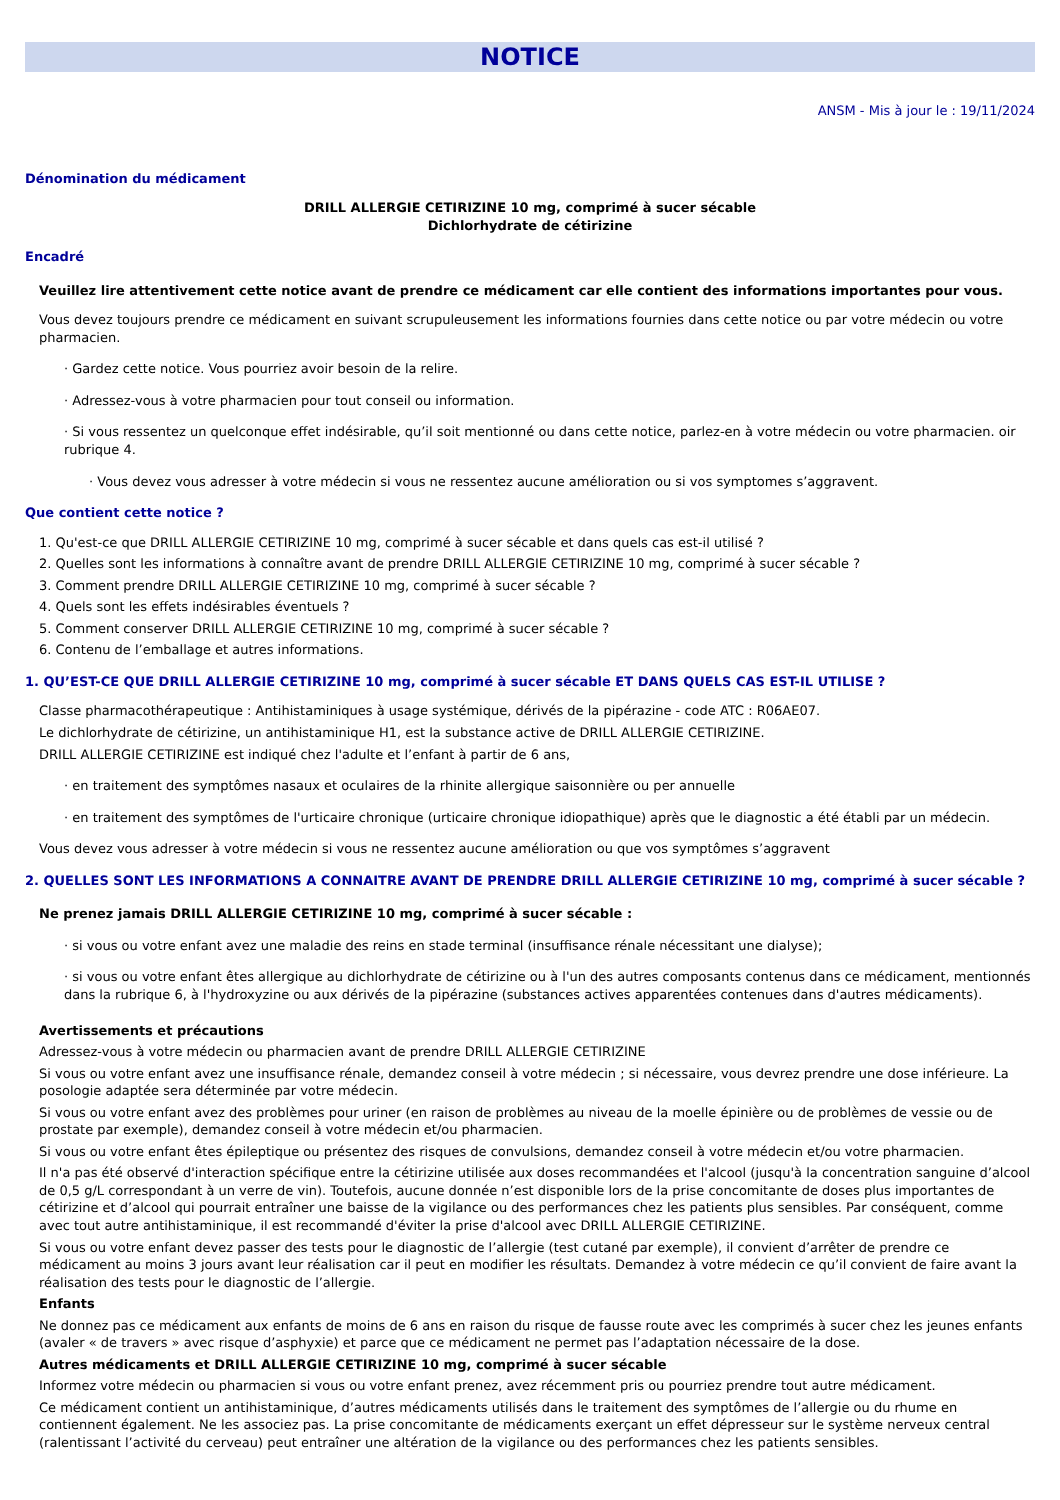NOTICE
ANSM - Mis à jour le : 19/11/2024
Dénomination du médicament
DRILL ALLERGIE CETIRIZINE 10 mg, comprimé à sucer sécable
Dichlorhydrate de cétirizine
Encadré
Veuillez lire attentivement cette notice avant de prendre ce médicament car elle contient des informations importantes pour vous.
Vous devez toujours prendre ce médicament en suivant scrupuleusement les informations fournies dans cette notice ou par votre médecin ou votre pharmacien.
· Gardez cette notice. Vous pourriez avoir besoin de la relire.
· Adressez-vous à votre pharmacien pour tout conseil ou information.
· Si vous ressentez un quelconque effet indésirable, qu’il soit mentionné ou dans cette notice, parlez-en à votre médecin ou votre pharmacien. oir rubrique 4.
· Vous devez vous adresser à votre médecin si vous ne ressentez aucune amélioration ou si vos symptomes s’aggravent.
Que contient cette notice ?
1. Qu'est-ce que DRILL ALLERGIE CETIRIZINE 10 mg, comprimé à sucer sécable et dans quels cas est-il utilisé ?
2. Quelles sont les informations à connaître avant de prendre DRILL ALLERGIE CETIRIZINE 10 mg, comprimé à sucer sécable ?
3. Comment prendre DRILL ALLERGIE CETIRIZINE 10 mg, comprimé à sucer sécable ?
4. Quels sont les effets indésirables éventuels ?
5. Comment conserver DRILL ALLERGIE CETIRIZINE 10 mg, comprimé à sucer sécable ?
6. Contenu de l’emballage et autres informations.
1. QU’EST-CE QUE DRILL ALLERGIE CETIRIZINE 10 mg, comprimé à sucer sécable ET DANS QUELS CAS EST-IL UTILISE ?
Classe pharmacothérapeutique : Antihistaminiques à usage systémique, dérivés de la pipérazine - code ATC : R06AE07.
Le dichlorhydrate de cétirizine, un antihistaminique H1, est la substance active de DRILL ALLERGIE CETIRIZINE.
DRILL ALLERGIE CETIRIZINE est indiqué chez l'adulte et l’enfant à partir de 6 ans,
· en traitement des symptômes nasaux et oculaires de la rhinite allergique saisonnière ou per annuelle
· en traitement des symptômes de l'urticaire chronique (urticaire chronique idiopathique) après que le diagnostic a été établi par un médecin.
Vous devez vous adresser à votre médecin si vous ne ressentez aucune amélioration ou que vos symptômes s’aggravent
2. QUELLES SONT LES INFORMATIONS A CONNAITRE AVANT DE PRENDRE DRILL ALLERGIE CETIRIZINE 10 mg, comprimé à sucer sécable ?
Ne prenez jamais DRILL ALLERGIE CETIRIZINE 10 mg, comprimé à sucer sécable :
· si vous ou votre enfant avez une maladie des reins en stade terminal (insuffisance rénale nécessitant une dialyse);
· si vous ou votre enfant êtes allergique au dichlorhydrate de cétirizine ou à l'un des autres composants contenus dans ce médicament, mentionnés dans la rubrique 6, à l'hydroxyzine ou aux dérivés de la pipérazine (substances actives apparentées contenues dans d'autres médicaments).
Avertissements et précautions
Adressez-vous à votre médecin ou pharmacien avant de prendre DRILL ALLERGIE CETIRIZINE
Si vous ou votre enfant avez une insuffisance rénale, demandez conseil à votre médecin ; si nécessaire, vous devrez prendre une dose inférieure. La posologie adaptée sera déterminée par votre médecin.
Si vous ou votre enfant avez des problèmes pour uriner (en raison de problèmes au niveau de la moelle épinière ou de problèmes de vessie ou de prostate par exemple), demandez conseil à votre médecin et/ou pharmacien.
Si vous ou votre enfant êtes épileptique ou présentez des risques de convulsions, demandez conseil à votre médecin et/ou votre pharmacien.
Il n'a pas été observé d'interaction spécifique entre la cétirizine utilisée aux doses recommandées et l'alcool (jusqu'à la concentration sanguine d’alcool de 0,5 g/L correspondant à un verre de vin). Toutefois, aucune donnée n’est disponible lors de la prise concomitante de doses plus importantes de cétirizine et d’alcool qui pourrait entraîner une baisse de la vigilance ou des performances chez les patients plus sensibles. Par conséquent, comme avec tout autre antihistaminique, il est recommandé d'éviter la prise d'alcool avec DRILL ALLERGIE CETIRIZINE.
Si vous ou votre enfant devez passer des tests pour le diagnostic de l’allergie (test cutané par exemple), il convient d’arrêter de prendre ce médicament au moins 3 jours avant leur réalisation car il peut en modifier les résultats. Demandez à votre médecin ce qu’il convient de faire avant la réalisation des tests pour le diagnostic de l’allergie.
Enfants
Ne donnez pas ce médicament aux enfants de moins de 6 ans en raison du risque de fausse route avec les comprimés à sucer chez les jeunes enfants (avaler « de travers » avec risque d’asphyxie) et parce que ce médicament ne permet pas l’adaptation nécessaire de la dose.
Autres médicaments et DRILL ALLERGIE CETIRIZINE 10 mg, comprimé à sucer sécable
Informez votre médecin ou pharmacien si vous ou votre enfant prenez, avez récemment pris ou pourriez prendre tout autre médicament.
Ce médicament contient un antihistaminique, d’autres médicaments utilisés dans le traitement des symptômes de l’allergie ou du rhume en contiennent également. Ne les associez pas. La prise concomitante de médicaments exerçant un effet dépresseur sur le système nerveux central (ralentissant l’activité du cerveau) peut entraîner une altération de la vigilance ou des performances chez les patients sensibles.